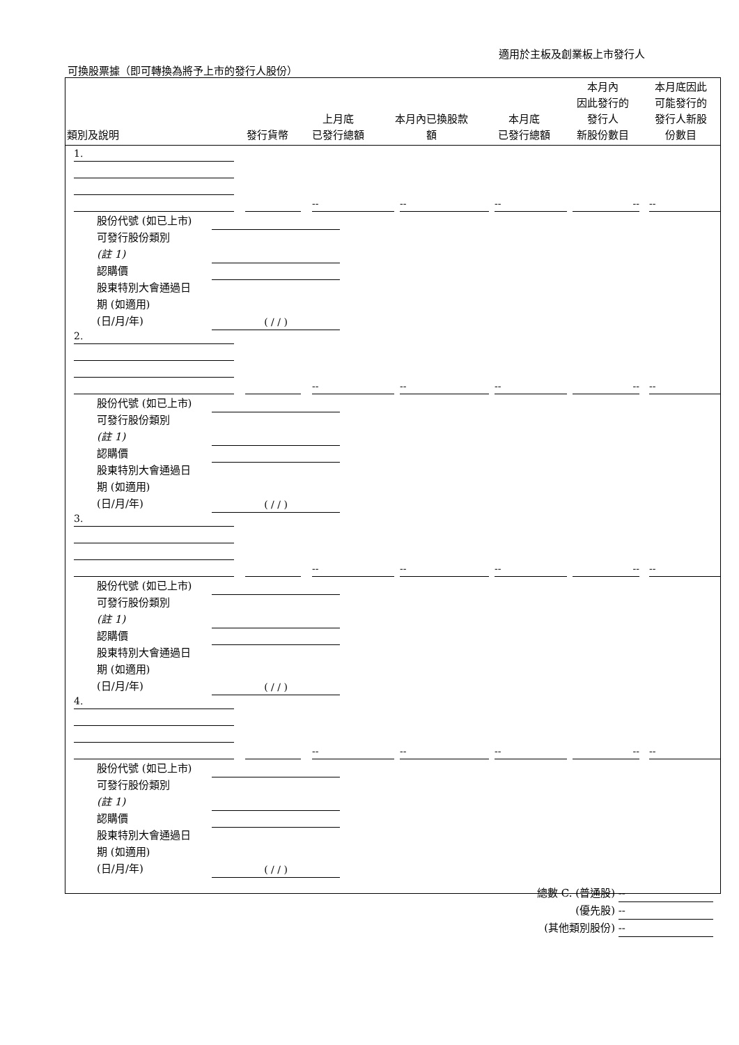適用於主板及創業板上市發行人
可換股票據（即可轉換為將予上市的發行人股份）
| 類別及說明 | 發行貨幣 | 上月底 已發行總額 | 本月內已換股款 額 | 本月底 已發行總額 | 本月內 因此發行的 發行人 新股份數目 | 本月底因此 可能發行的 發行人新股 份數目 |
| --- | --- | --- | --- | --- | --- | --- |
1.
-- -- -- -- --
股份代號 (如已上市)
可發行股份類別
(註 1)
認購價
股東特別大會通過日
期 (如適用)
(日/月/年)
( / / )
2.
-- -- -- -- --
股份代號 (如已上市)
可發行股份類別
(註 1)
認購價
股東特別大會通過日
期 (如適用)
(日/月/年)
( / / )
3.
-- -- -- -- --
股份代號 (如已上市)
可發行股份類別
(註 1)
認購價
股東特別大會通過日
期 (如適用)
(日/月/年)
( / / )
4.
-- -- -- -- --
股份代號 (如已上市)
可發行股份類別
(註 1)
認購價
股東特別大會通過日
期 (如適用)
(日/月/年)
( / / )
總數 C. (普通股) --
(優先股) --
(其他類別股份) --